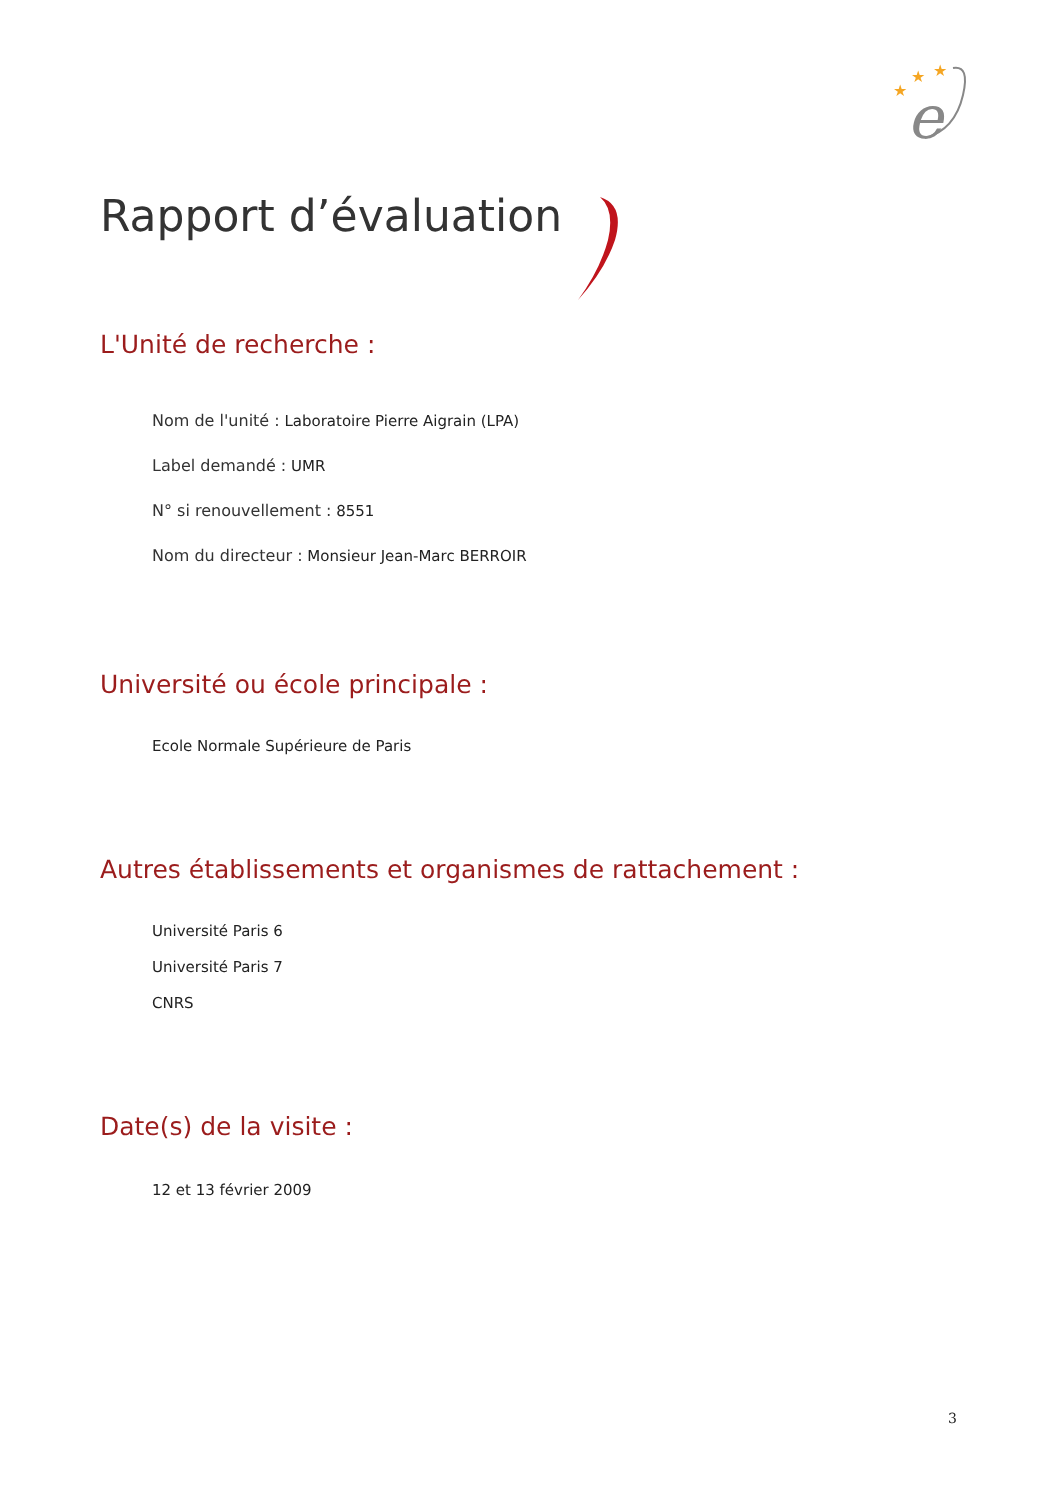★
★
★
e
Rapport d’évaluation
L'Unité de recherche :
Nom de l'unité : Laboratoire Pierre Aigrain (LPA)
Label demandé : UMR
N° si renouvellement : 8551
Nom du directeur : Monsieur Jean-Marc BERROIR
Université ou école principale :
Ecole Normale Supérieure de Paris
Autres établissements et organismes de rattachement :
Université Paris 6
Université Paris 7
CNRS
Date(s) de la visite :
12 et 13 février 2009
3